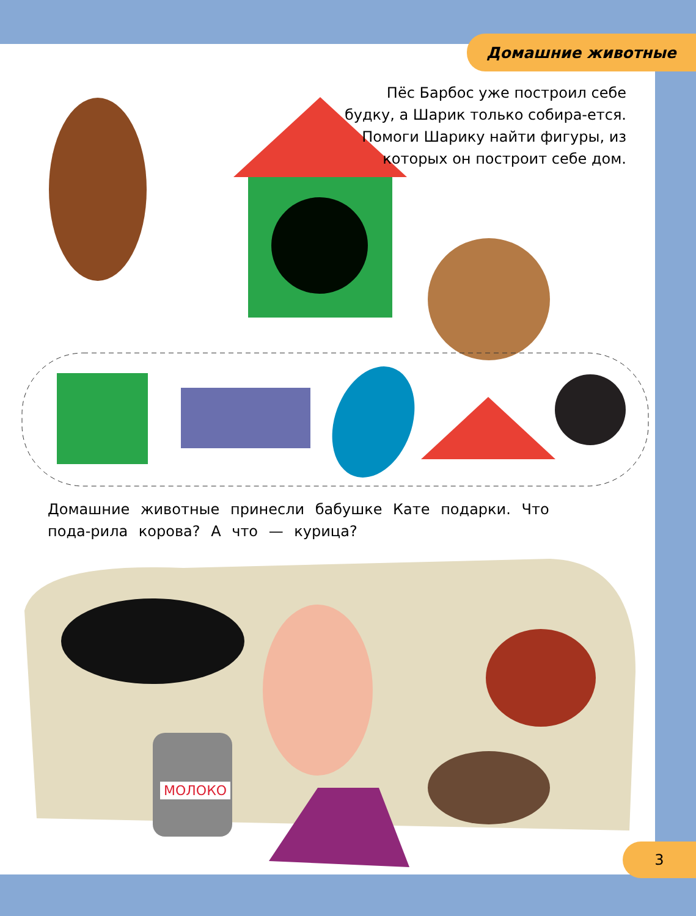Домашние животные
Пёс Барбос уже построил себе будку, а Шарик только собира-ется. Помоги Шарику найти фигуры, из которых он построит себе дом.
Домашние животные принесли бабушке Кате подарки. Что пода-рила корова? А что — курица?
МОЛОКО
3